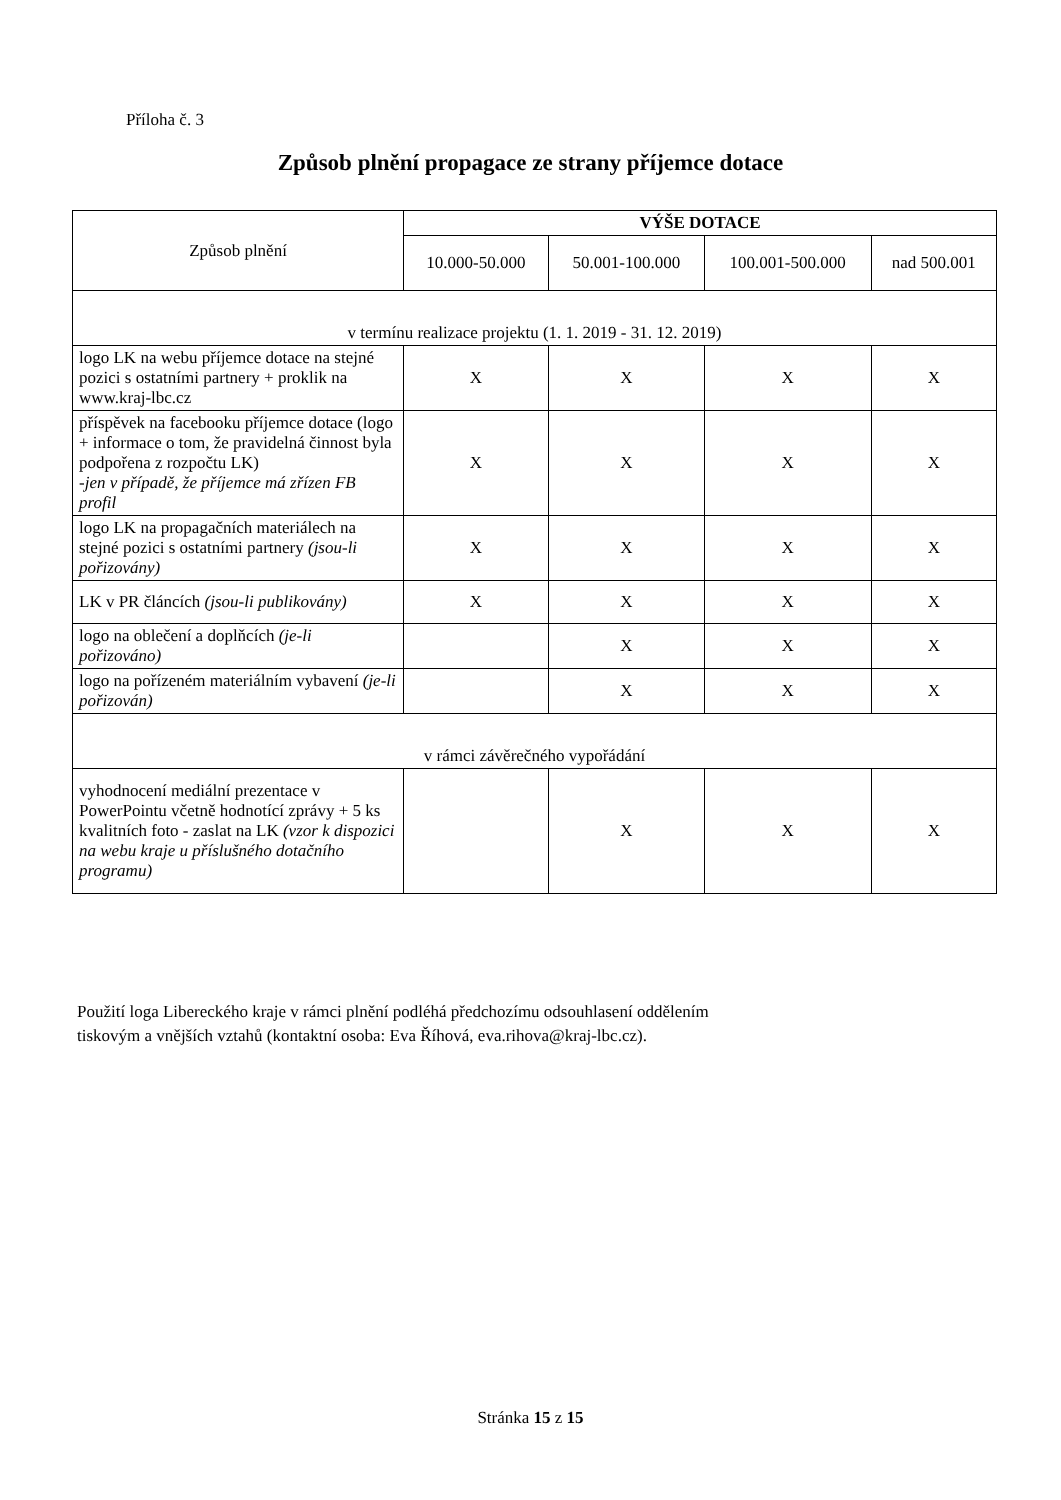Příloha č. 3
Způsob plnění propagace ze strany příjemce dotace
| Způsob plnění | VÝŠE DOTACE | | | |
| --- | --- | --- | --- | --- |
| | 10.000-50.000 | 50.001-100.000 | 100.001-500.000 | nad 500.001 |
| v termínu realizace projektu (1. 1. 2019 - 31. 12. 2019) | | | | |
| logo LK na webu příjemce dotace na stejné pozici s ostatními partnery + proklik na www.kraj-lbc.cz | X | X | X | X |
| příspěvek na facebooku příjemce dotace (logo + informace o tom, že pravidelná činnost byla podpořena z rozpočtu LK) -jen v případě, že příjemce má zřízen FB profil | X | X | X | X |
| logo LK na propagačních materiálech na stejné pozici s ostatními partnery (jsou-li pořizovány) | X | X | X | X |
| LK v PR článcích (jsou-li publikovány) | X | X | X | X |
| logo na oblečení a doplňcích (je-li pořizováno) | | X | X | X |
| logo na pořízeném materiálním vybavení (je-li pořizován) | | X | X | X |
| v rámci závěrečného vypořádání | | | | |
| vyhodnocení mediální prezentace v PowerPointu včetně hodnotící zprávy + 5 ks kvalitních foto - zaslat na LK (vzor k dispozici na webu kraje u příslušného dotačního programu) | | X | X | X |
Použití loga Libereckého kraje v rámci plnění podléhá předchozímu odsouhlasení oddělením
tiskovým a vnějších vztahů (kontaktní osoba: Eva Říhová, eva.rihova@kraj-lbc.cz).
Stránka 15 z 15